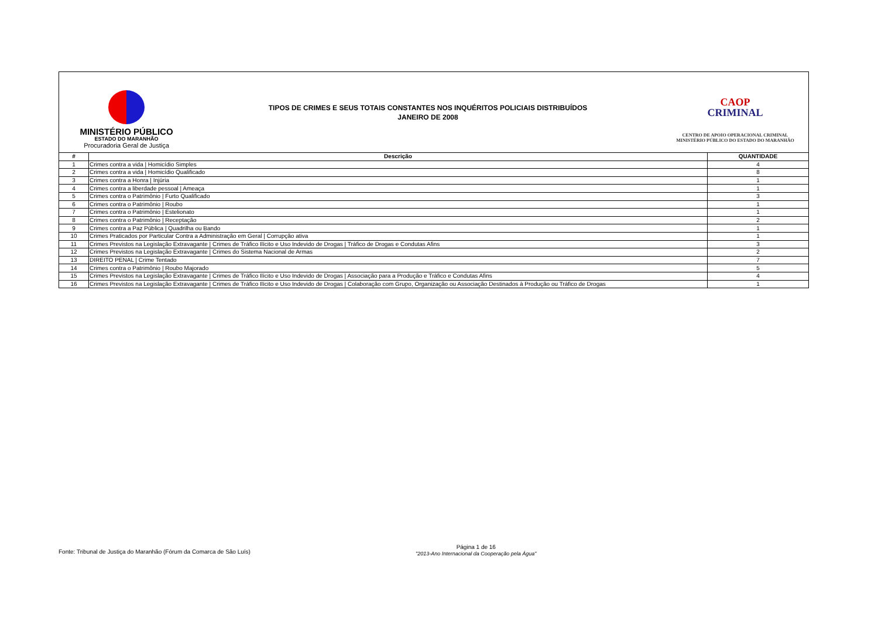MINISTÉRIO PÚBLICO
ESTADO DO MARANHÃO
Procuradoria Geral de Justiça
TIPOS DE CRIMES E SEUS TOTAIS CONSTANTES NOS INQUÉRITOS POLICIAIS DISTRIBUÍDOS
JANEIRO DE 2008
CAOP
CRIMINAL
CENTRO DE APOIO OPERACIONAL CRIMINAL
MINISTÉRIO PÚBLICO DO ESTADO DO MARANHÃO
| # | Descrição | QUANTIDADE |
| --- | --- | --- |
| 1 | Crimes contra a vida / Homicídio Simples | 4 |
| 2 | Crimes contra a vida / Homicídio Qualificado | 8 |
| 3 | Crimes contra a Honra / Injúria | 1 |
| 4 | Crimes contra a liberdade pessoal / Ameaça | 1 |
| 5 | Crimes contra o Patrimônio / Furto Qualificado | 3 |
| 6 | Crimes contra o Patrimônio / Roubo | 1 |
| 7 | Crimes contra o Patrimônio / Estelionato | 1 |
| 8 | Crimes contra o Patrimônio / Receptação | 2 |
| 9 | Crimes contra a Paz Pública / Quadrilha ou Bando | 1 |
| 10 | Crimes Praticados por Particular Contra a Administração em Geral / Corrupção ativa | 1 |
| 11 | Crimes Previstos na Legislação Extravagante / Crimes de Tráfico Ilícito e Uso Indevido de Drogas / Tráfico de Drogas e Condutas Afins | 3 |
| 12 | Crimes Previstos na Legislação Extravagante / Crimes do Sistema Nacional de Armas | 2 |
| 13 | DIREITO PENAL / Crime Tentado | 7 |
| 14 | Crimes contra o Patrimônio / Roubo Majorado | 5 |
| 15 | Crimes Previstos na Legislação Extravagante / Crimes de Tráfico Ilícito e Uso Indevido de Drogas / Associação para a Produção e Tráfico e Condutas Afins | 4 |
| 16 | Crimes Previstos na Legislação Extravagante / Crimes de Tráfico Ilícito e Uso Indevido de Drogas / Colaboração com Grupo, Organização ou Associação Destinados à Produção ou Tráfico de Drogas | 1 |
Fonte: Tribunal de Justiça do Maranhão (Fórum da Comarca de São Luís)
Página 1 de 16
"2013-Ano Internacional da Cooperação pela Água"